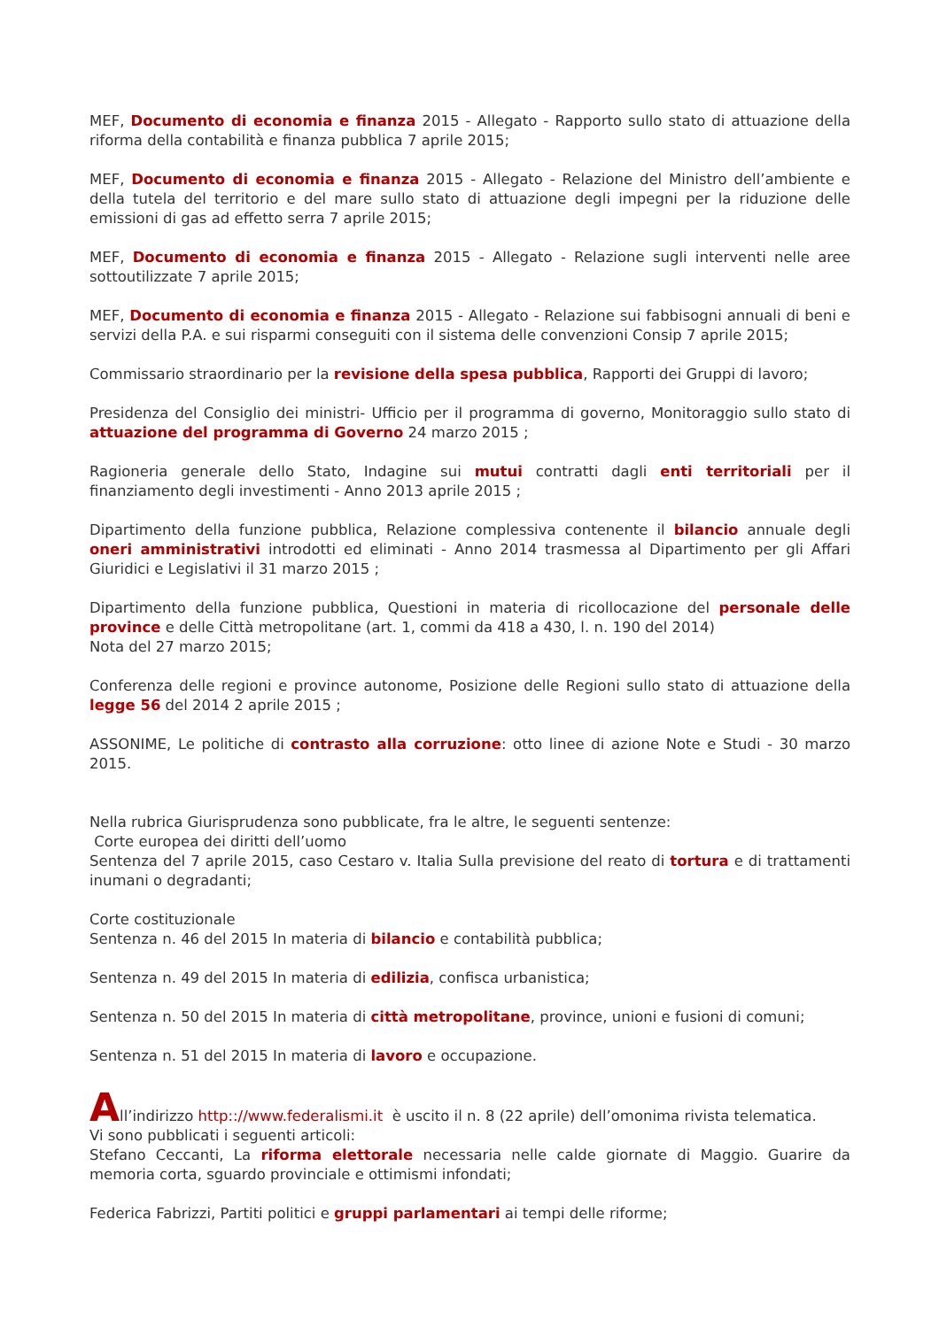MEF, Documento di economia e finanza 2015 - Allegato - Rapporto sullo stato di attuazione della riforma della contabilità e finanza pubblica 7 aprile 2015;
MEF, Documento di economia e finanza 2015 - Allegato - Relazione del Ministro dell’ambiente e della tutela del territorio e del mare sullo stato di attuazione degli impegni per la riduzione delle emissioni di gas ad effetto serra 7 aprile 2015;
MEF, Documento di economia e finanza 2015 - Allegato - Relazione sugli interventi nelle aree sottoutilizzate 7 aprile 2015;
MEF, Documento di economia e finanza 2015 - Allegato - Relazione sui fabbisogni annuali di beni e servizi della P.A. e sui risparmi conseguiti con il sistema delle convenzioni Consip 7 aprile 2015;
Commissario straordinario per la revisione della spesa pubblica, Rapporti dei Gruppi di lavoro;
Presidenza del Consiglio dei ministri- Ufficio per il programma di governo, Monitoraggio sullo stato di attuazione del programma di Governo 24 marzo 2015 ;
Ragioneria generale dello Stato, Indagine sui mutui contratti dagli enti territoriali per il finanziamento degli investimenti - Anno 2013 aprile 2015 ;
Dipartimento della funzione pubblica, Relazione complessiva contenente il bilancio annuale degli oneri amministrativi introdotti ed eliminati - Anno 2014 trasmessa al Dipartimento per gli Affari Giuridici e Legislativi il 31 marzo 2015 ;
Dipartimento della funzione pubblica, Questioni in materia di ricollocazione del personale delle province e delle Città metropolitane (art. 1, commi da 418 a 430, l. n. 190 del 2014)
Nota del 27 marzo 2015;
Conferenza delle regioni e province autonome, Posizione delle Regioni sullo stato di attuazione della legge 56 del 2014 2 aprile 2015 ;
ASSONIME, Le politiche di contrasto alla corruzione: otto linee di azione Note e Studi - 30 marzo 2015.
Nella rubrica Giurisprudenza sono pubblicate, fra le altre, le seguenti sentenze:
Corte europea dei diritti dell’uomo
Sentenza del 7 aprile 2015, caso Cestaro v. Italia Sulla previsione del reato di tortura e di trattamenti inumani o degradanti;
Corte costituzionale
Sentenza n. 46 del 2015 In materia di bilancio e contabilità pubblica;
Sentenza n. 49 del 2015 In materia di edilizia, confisca urbanistica;
Sentenza n. 50 del 2015 In materia di città metropolitane, province, unioni e fusioni di comuni;
Sentenza n. 51 del 2015 In materia di lavoro e occupazione.
All’indirizzo http:://www.federalismi.it è uscito il n. 8 (22 aprile) dell’omonima rivista telematica.
Vi sono pubblicati i seguenti articoli:
Stefano Ceccanti, La riforma elettorale necessaria nelle calde giornate di Maggio. Guarire da memoria corta, sguardo provinciale e ottimismi infondati;
Federica Fabrizzi, Partiti politici e gruppi parlamentari ai tempi delle riforme;